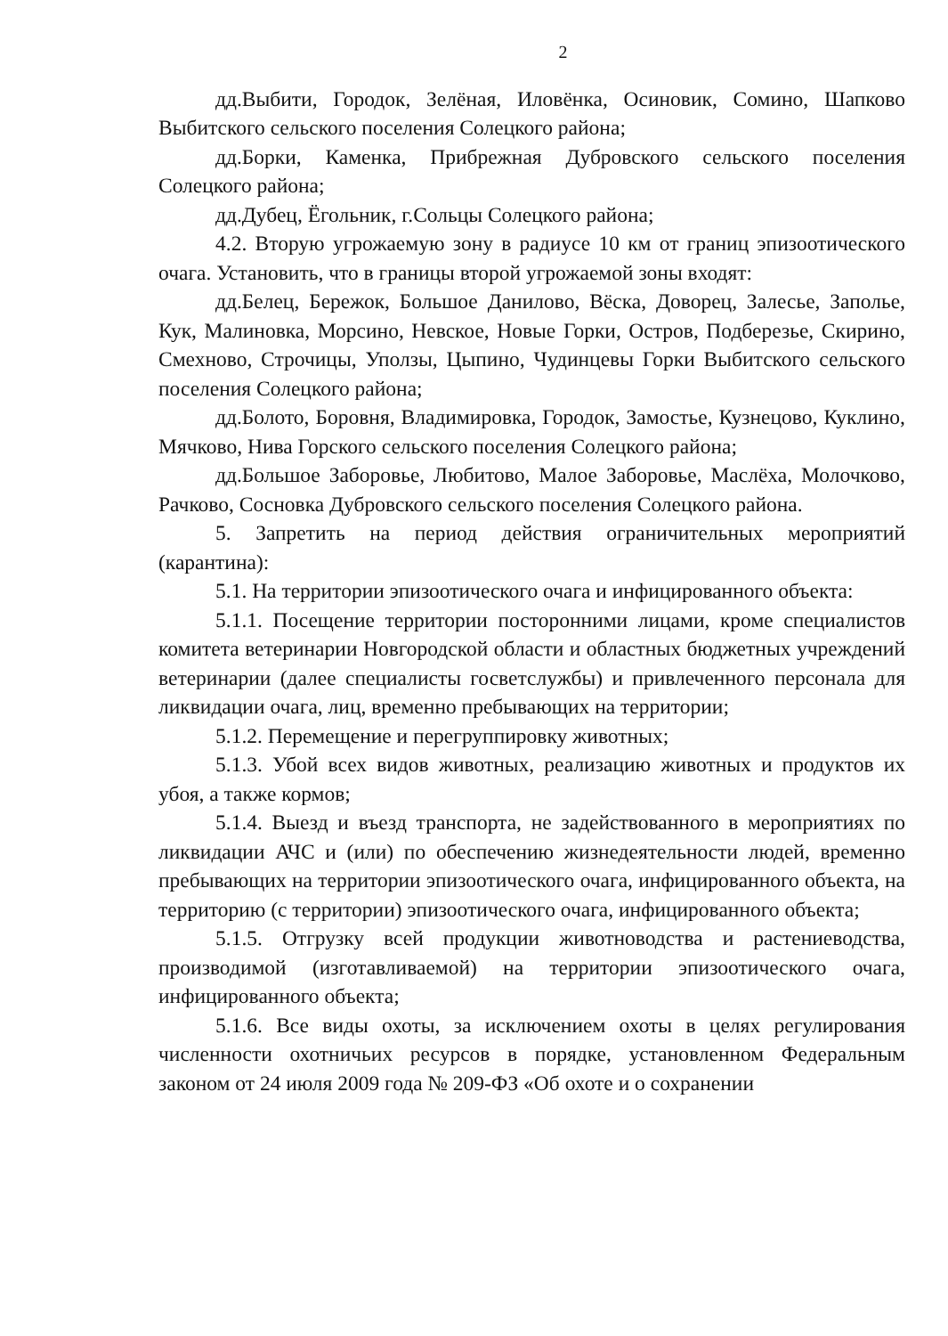2
дд.Выбити, Городок, Зелёная, Иловёнка, Осиновик, Сомино, Шапково Выбитского сельского поселения Солецкого района;
дд.Борки, Каменка, Прибрежная Дубровского сельского поселения Солецкого района;
дд.Дубец, Ёгольник, г.Сольцы Солецкого района;
4.2. Вторую угрожаемую зону в радиусе 10 км от границ эпизоотического очага. Установить, что в границы второй угрожаемой зоны входят:
дд.Белец, Бережок, Большое Данилово, Вёска, Доворец, Залесье, Заполье, Кук, Малиновка, Морсино, Невское, Новые Горки, Остров, Подберезье, Скирино, Смехново, Строчицы, Уползы, Цыпино, Чудинцевы Горки Выбитского сельского поселения Солецкого района;
дд.Болото, Боровня, Владимировка, Городок, Замостье, Кузнецово, Куклино, Мячково, Нива Горского сельского поселения Солецкого района;
дд.Большое Заборовье, Любитово, Малое Заборовье, Маслёха, Молочково, Рачково, Сосновка Дубровского сельского поселения Солецкого района.
5. Запретить на период действия ограничительных мероприятий (карантина):
5.1. На территории эпизоотического очага и инфицированного объекта:
5.1.1. Посещение территории посторонними лицами, кроме специалистов комитета ветеринарии Новгородской области и областных бюджетных учреждений ветеринарии (далее специалисты госветслужбы) и привлеченного персонала для ликвидации очага, лиц, временно пребывающих на территории;
5.1.2. Перемещение и перегруппировку животных;
5.1.3. Убой всех видов животных, реализацию животных и продуктов их убоя, а также кормов;
5.1.4. Выезд и въезд транспорта, не задействованного в мероприятиях по ликвидации АЧС и (или) по обеспечению жизнедеятельности людей, временно пребывающих на территории эпизоотического очага, инфицированного объекта, на территорию (с территории) эпизоотического очага, инфицированного объекта;
5.1.5. Отгрузку всей продукции животноводства и растениеводства, производимой (изготавливаемой) на территории эпизоотического очага, инфицированного объекта;
5.1.6. Все виды охоты, за исключением охоты в целях регулирования численности охотничьих ресурсов в порядке, установленном Федеральным законом от 24 июля 2009 года № 209-ФЗ «Об охоте и о сохранении